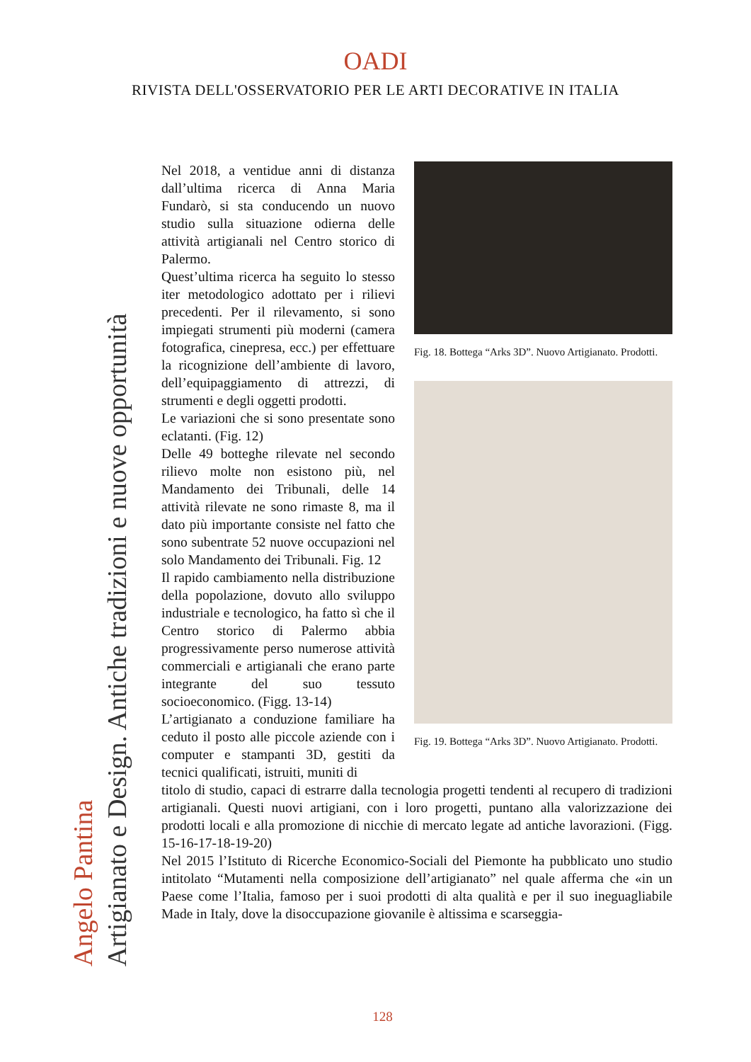OADI
RIVISTA DELL'OSSERVATORIO PER LE ARTI DECORATIVE IN ITALIA
Angelo Pantina Artigianato e Design. Antiche tradizioni e nuove opportunità
Fig. 18. Bottega “Arks 3D”. Nuovo Artigianato. Prodotti.
Fig. 19. Bottega “Arks 3D”. Nuovo Artigianato. Prodotti.
Nel 2018, a ventidue anni di distanza dall’ultima ricerca di Anna Maria Fundarò, si sta conducendo un nuovo studio sulla situazione odierna delle attività artigianali nel Centro storico di Palermo.
Quest’ultima ricerca ha seguito lo stesso iter metodologico adottato per i rilievi precedenti. Per il rilevamento, si sono impiegati strumenti più moderni (camera fotografica, cinepresa, ecc.) per effettuare la ricognizione dell’ambiente di lavoro, dell’equipaggiamento di attrezzi, di strumenti e degli oggetti prodotti.
Le variazioni che si sono presentate sono eclatanti. (Fig. 12)
Delle 49 botteghe rilevate nel secondo rilievo molte non esistono più, nel Mandamento dei Tribunali, delle 14 attività rilevate ne sono rimaste 8, ma il dato più importante consiste nel fatto che sono subentrate 52 nuove occupazioni nel solo Mandamento dei Tribunali. Fig. 12
Il rapido cambiamento nella distribuzione della popolazione, dovuto allo sviluppo industriale e tecnologico, ha fatto sì che il Centro storico di Palermo abbia progressivamente perso numerose attività commerciali e artigianali che erano parte integrante del suo tessuto socioeconomico. (Figg. 13-14)
L’artigianato a conduzione familiare ha ceduto il posto alle piccole aziende con i computer e stampanti 3D, gestiti da tecnici qualificati, istruiti, muniti di
titolo di studio, capaci di estrarre dalla tecnologia progetti tendenti al recupero di tradizioni artigianali. Questi nuovi artigiani, con i loro progetti, puntano alla valorizzazione dei prodotti locali e alla promozione di nicchie di mercato legate ad antiche lavorazioni. (Figg. 15-16-17-18-19-20)
Nel 2015 l’Istituto di Ricerche Economico-Sociali del Piemonte ha pubblicato uno studio intitolato “Mutamenti nella composizione dell’artigianato” nel quale afferma che «in un Paese come l’Italia, famoso per i suoi prodotti di alta qualità e per il suo ineguagliabile Made in Italy, dove la disoccupazione giovanile è altissima e scarseggia-
128